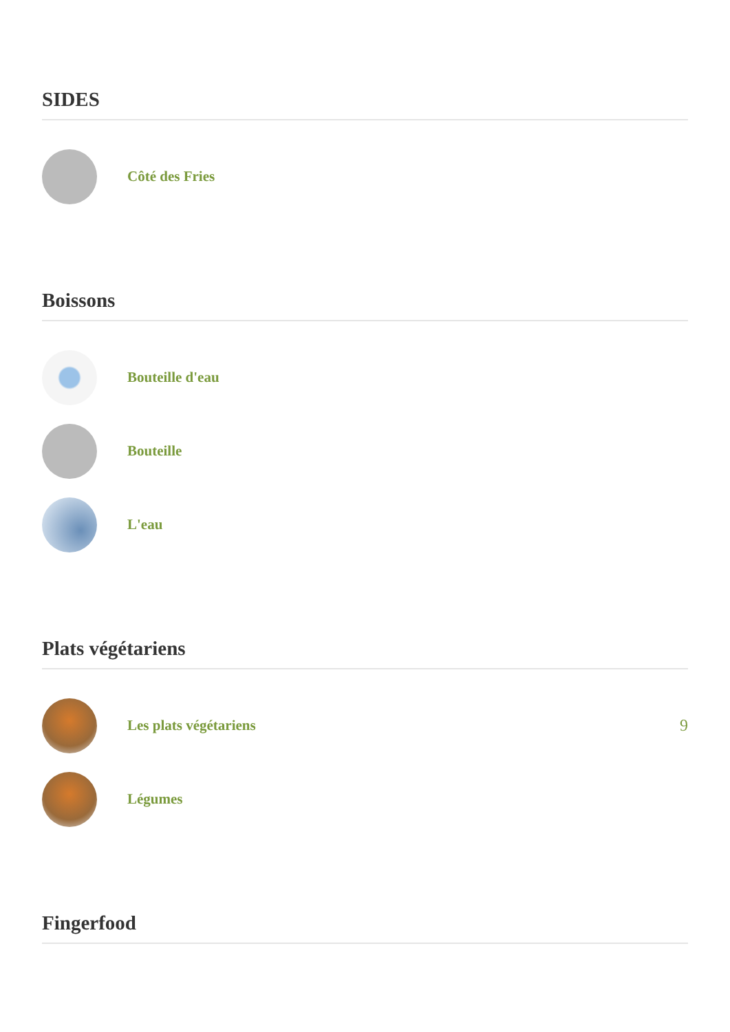SIDES
Côté des Fries
Boissons
Bouteille d'eau
Bouteille
L'eau
Plats végétariens
Les plats végétariens 9
Légumes
Fingerfood